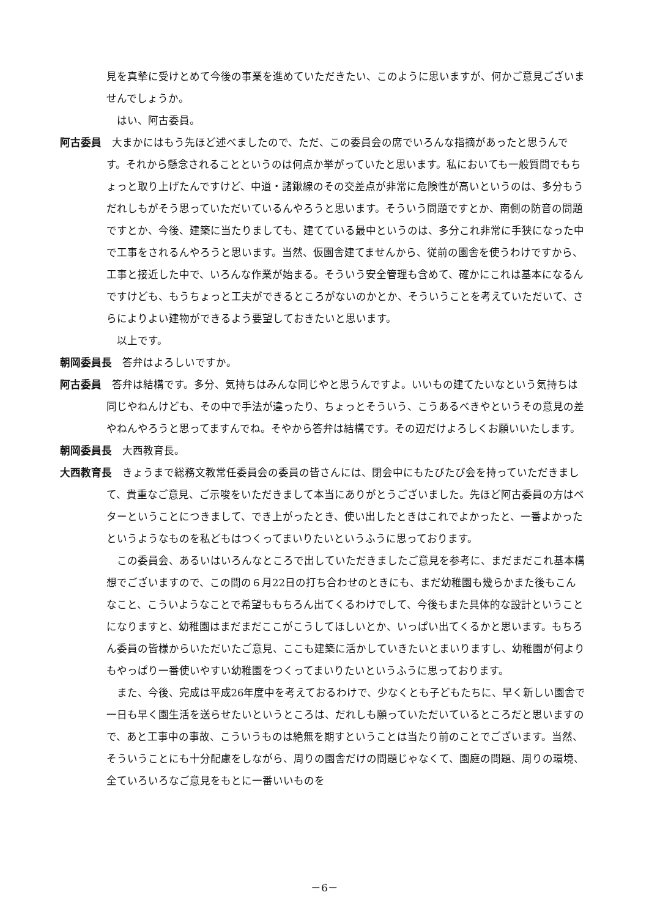見を真摯に受けとめて今後の事業を進めていただきたい、このように思いますが、何かご意見ございませんでしょうか。
はい、阿古委員。
阿古委員　大まかにはもう先ほど述べましたので、ただ、この委員会の席でいろんな指摘があったと思うんです。それから懸念されることというのは何点か挙がっていたと思います。私においても一般質問でもちょっと取り上げたんですけど、中道・諸鍬線のその交差点が非常に危険性が高いというのは、多分もうだれしもがそう思っていただいているんやろうと思います。そういう問題ですとか、南側の防音の問題ですとか、今後、建築に当たりましても、建てている最中というのは、多分これ非常に手狭になった中で工事をされるんやろうと思います。当然、仮園舎建てませんから、従前の園舎を使うわけですから、工事と接近した中で、いろんな作業が始まる。そういう安全管理も含めて、確かにこれは基本になるんですけども、もうちょっと工夫ができるところがないのかとか、そういうことを考えていただいて、さらによりよい建物ができるよう要望しておきたいと思います。
以上です。
朝岡委員長　答弁はよろしいですか。
阿古委員　答弁は結構です。多分、気持ちはみんな同じやと思うんですよ。いいもの建てたいなという気持ちは同じやねんけども、その中で手法が違ったり、ちょっとそういう、こうあるべきやというその意見の差やねんやろうと思ってますんでね。そやから答弁は結構です。その辺だけよろしくお願いいたします。
朝岡委員長　大西教育長。
大西教育長　きょうまで総務文教常任委員会の委員の皆さんには、閉会中にもたびたび会を持っていただきまして、貴重なご意見、ご示唆をいただきまして本当にありがとうございました。先ほど阿古委員の方はベターということにつきまして、でき上がったとき、使い出したときはこれでよかったと、一番よかったというようなものを私どもはつくってまいりたいというふうに思っております。
この委員会、あるいはいろんなところで出していただきましたご意見を参考に、まだまだこれ基本構想でございますので、この間の６月22日の打ち合わせのときにも、まだ幼稚園も幾らかまた後もこんなこと、こういようなことで希望ももちろん出てくるわけでして、今後もまた具体的な設計ということになりますと、幼稚園はまだまだここがこうしてほしいとか、いっぱい出てくるかと思います。もちろん委員の皆様からいただいたご意見、ここも建築に活かしていきたいとまいりますし、幼稚園が何よりもやっぱり一番使いやすい幼稚園をつくってまいりたいというふうに思っております。
また、今後、完成は平成26年度中を考えておるわけで、少なくとも子どもたちに、早く新しい園舎で一日も早く園生活を送らせたいというところは、だれしも願っていただいているところだと思いますので、あと工事中の事故、こういうものは絶無を期すということは当たり前のことでございます。当然、そういうことにも十分配慮をしながら、周りの園舎だけの問題じゃなくて、園庭の問題、周りの環境、全ていろいろなご意見をもとに一番いいものを
－6－